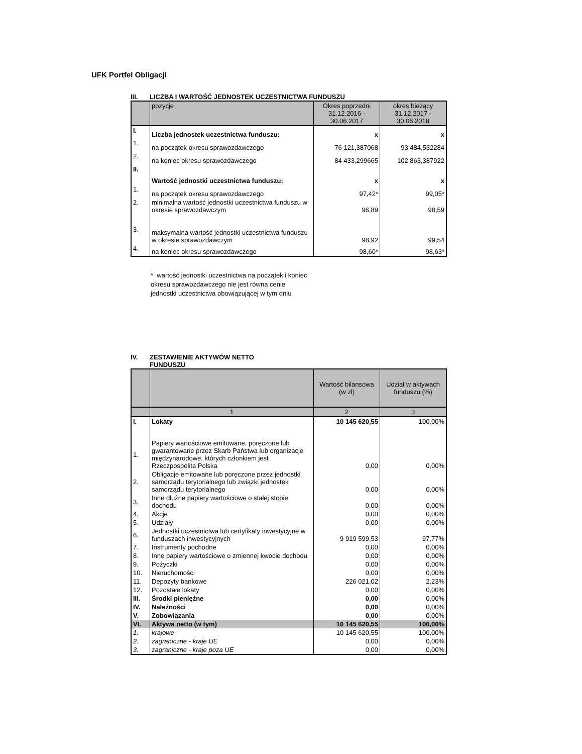UFK Portfel Obligacji
III. LICZBA I WARTOŚĆ JEDNOSTEK UCZESTNICTWA FUNDUSZU
| | pozycje | Okres poprzedni 31.12.2016 - 30.06.2017 | okres bieżący 31.12.2017 - 30.06.2018 |
| --- | --- | --- | --- |
| I. | Liczba jednostek uczestnictwa funduszu: | x | x |
| 1. | na początek okresu sprawozdawczego | 76 121,387068 | 93 484,532284 |
| 2. | na koniec okresu sprawozdawczego | 84 433,299665 | 102 863,387922 |
| II. | Wartość jednostki uczestnictwa funduszu: | x | x |
| 1. | na początek okresu sprawozdawczego | 97,42* | 99,05* |
| 2. | minimalna wartość jednostki uczestnictwa funduszu w okresie sprawozdawczym | 96,89 | 98,59 |
| 3. | maksymalna wartość jednostki uczestnictwa funduszu w okresie sprawozdawczym | 98,92 | 99,54 |
| 4. | na koniec okresu sprawozdawczego | 98,60* | 98,63* |
* wartość jednostki uczestnictwa na początek i koniec okresu sprawozdawczego nie jest równa cenie jednostki uczestnictwa obowiązującej w tym dniu
IV. ZESTAWIENIE AKTYWÓW NETTO
FUNDUSZU
| | | Wartość bilansowa (w zł) | Udział w aktywach funduszu (%) |
| --- | --- | --- | --- |
| | 1 | 2 | 3 |
| I. | Lokaty | 10 145 620,55 | 100,00% |
| 1. | Papiery wartościowe emitowane, poręczone lub gwarantowane przez Skarb Państwa lub organizacje międzynarodowe, których członkiem jest Rzeczpospolita Polska | 0,00 | 0,00% |
| 2. | Obligacje emitowane lub poręczone przez jednostki samorządu terytorialnego lub związki jednostek samorządu terytorialnego | 0,00 | 0,00% |
| 3. | Inne dłużne papiery wartościowe o stałej stopie dochodu | 0,00 | 0,00% |
| 4. | Akcje | 0,00 | 0,00% |
| 5. | Udziały | 0,00 | 0,00% |
| 6. | Jednostki uczestnictwa lub certyfikaty inwestycyjne w funduszach inwestycyjnych | 9 919 599,53 | 97,77% |
| 7. | Instrumenty pochodne | 0,00 | 0,00% |
| 8. | Inne papiery wartościowe o zmiennej kwocie dochodu | 0,00 | 0,00% |
| 9. | Pożyczki | 0,00 | 0,00% |
| 10. | Nieruchomości | 0,00 | 0,00% |
| 11. | Depozyty bankowe | 226 021,02 | 2,23% |
| 12. | Pozostałe lokaty | 0,00 | 0,00% |
| III. | Środki pieniężne | 0,00 | 0,00% |
| IV. | Należności | 0,00 | 0,00% |
| V. | Zobowiązania | 0,00 | 0,00% |
| VI. | Aktywa netto (w tym) | 10 145 620,55 | 100,00% |
| 1. | krajowe | 10 145 620,55 | 100,00% |
| 2. | zagraniczne - kraje UE | 0,00 | 0,00% |
| 3. | zagraniczne - kraje poza UE | 0,00 | 0,00% |